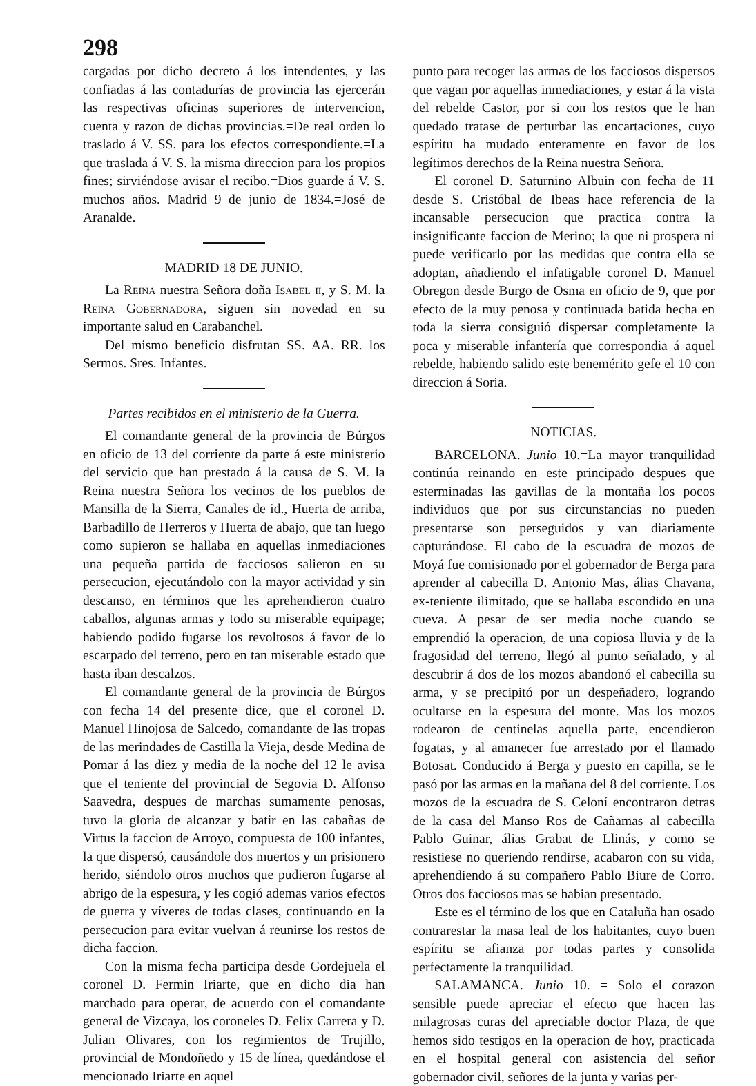298
cargadas por dicho decreto á los intendentes, y las confiadas á las contadurías de provincia las ejercerán las respectivas oficinas superiores de intervencion, cuenta y razon de dichas provincias.=De real orden lo traslado á V. SS. para los efectos correspondiente.=La que traslada á V. S. la misma direccion para los propios fines; sirviéndose avisar el recibo.=Dios guarde á V. S. muchos años. Madrid 9 de junio de 1834.=José de Aranalde.
MADRID 18 DE JUNIO.
La Reina nuestra Señora doña Isabel ii, y S. M. la Reina Gobernadora, siguen sin novedad en su importante salud en Carabanchel.
Del mismo beneficio disfrutan SS. AA. RR. los Sermos. Sres. Infantes.
Partes recibidos en el ministerio de la Guerra.
El comandante general de la provincia de Búrgos en oficio de 13 del corriente da parte á este ministerio del servicio que han prestado á la causa de S. M. la Reina nuestra Señora los vecinos de los pueblos de Mansilla de la Sierra, Canales de id., Huerta de arriba, Barbadillo de Herreros y Huerta de abajo, que tan luego como supieron se hallaba en aquellas inmediaciones una pequeña partida de facciosos salieron en su persecucion, ejecutándolo con la mayor actividad y sin descanso, en términos que les aprehendieron cuatro caballos, algunas armas y todo su miserable equipage; habiendo podido fugarse los revoltosos á favor de lo escarpado del terreno, pero en tan miserable estado que hasta iban descalzos.
El comandante general de la provincia de Búrgos con fecha 14 del presente dice, que el coronel D. Manuel Hinojosa de Salcedo, comandante de las tropas de las merindades de Castilla la Vieja, desde Medina de Pomar á las diez y media de la noche del 12 le avisa que el teniente del provincial de Segovia D. Alfonso Saavedra, despues de marchas sumamente penosas, tuvo la gloria de alcanzar y batir en las cabañas de Virtus la faccion de Arroyo, compuesta de 100 infantes, la que dispersó, causándole dos muertos y un prisionero herido, siéndolo otros muchos que pudieron fugarse al abrigo de la espesura, y les cogió ademas varios efectos de guerra y víveres de todas clases, continuando en la persecucion para evitar vuelvan á reunirse los restos de dicha faccion.
Con la misma fecha participa desde Gordejuela el coronel D. Fermin Iriarte, que en dicho dia han marchado para operar, de acuerdo con el comandante general de Vizcaya, los coroneles D. Felix Carrera y D. Julian Olivares, con los regimientos de Trujillo, provincial de Mondoñedo y 15 de línea, quedándose el mencionado Iriarte en aquel
punto para recoger las armas de los facciosos dispersos que vagan por aquellas inmediaciones, y estar á la vista del rebelde Castor, por si con los restos que le han quedado tratase de perturbar las encartaciones, cuyo espíritu ha mudado enteramente en favor de los legítimos derechos de la Reina nuestra Señora.
El coronel D. Saturnino Albuin con fecha de 11 desde S. Cristóbal de Ibeas hace referencia de la incansable persecucion que practica contra la insignificante faccion de Merino; la que ni prospera ni puede verificarlo por las medidas que contra ella se adoptan, añadiendo el infatigable coronel D. Manuel Obregon desde Burgo de Osma en oficio de 9, que por efecto de la muy penosa y continuada batida hecha en toda la sierra consiguió dispersar completamente la poca y miserable infantería que correspondia á aquel rebelde, habiendo salido este benemérito gefe el 10 con direccion á Soria.
NOTICIAS.
BARCELONA. Junio 10.=La mayor tranquilidad continúa reinando en este principado despues que esterminadas las gavillas de la montaña los pocos individuos que por sus circunstancias no pueden presentarse son perseguidos y van diariamente capturándose. El cabo de la escuadra de mozos de Moyá fue comisionado por el gobernador de Berga para aprender al cabecilla D. Antonio Mas, álias Chavana, ex-teniente ilimitado, que se hallaba escondido en una cueva. A pesar de ser media noche cuando se emprendió la operacion, de una copiosa lluvia y de la fragosidad del terreno, llegó al punto señalado, y al descubrir á dos de los mozos abandonó el cabecilla su arma, y se precipitó por un despeñadero, logrando ocultarse en la espesura del monte. Mas los mozos rodearon de centinelas aquella parte, encendieron fogatas, y al amanecer fue arrestado por el llamado Botosat. Conducido á Berga y puesto en capilla, se le pasó por las armas en la mañana del 8 del corriente. Los mozos de la escuadra de S. Celoní encontraron detras de la casa del Manso Ros de Cañamas al cabecilla Pablo Guinar, álias Grabat de Llinás, y como se resistiese no queriendo rendirse, acabaron con su vida, aprehendiendo á su compañero Pablo Biure de Corro. Otros dos facciosos mas se habian presentado.
Este es el término de los que en Cataluña han osado contrarestar la masa leal de los habitantes, cuyo buen espíritu se afianza por todas partes y consolida perfectamente la tranquilidad.
SALAMANCA. Junio 10. = Solo el corazon sensible puede apreciar el efecto que hacen las milagrosas curas del apreciable doctor Plaza, de que hemos sido testigos en la operacion de hoy, practicada en el hospital general con asistencia del señor gobernador civil, señores de la junta y varias per-